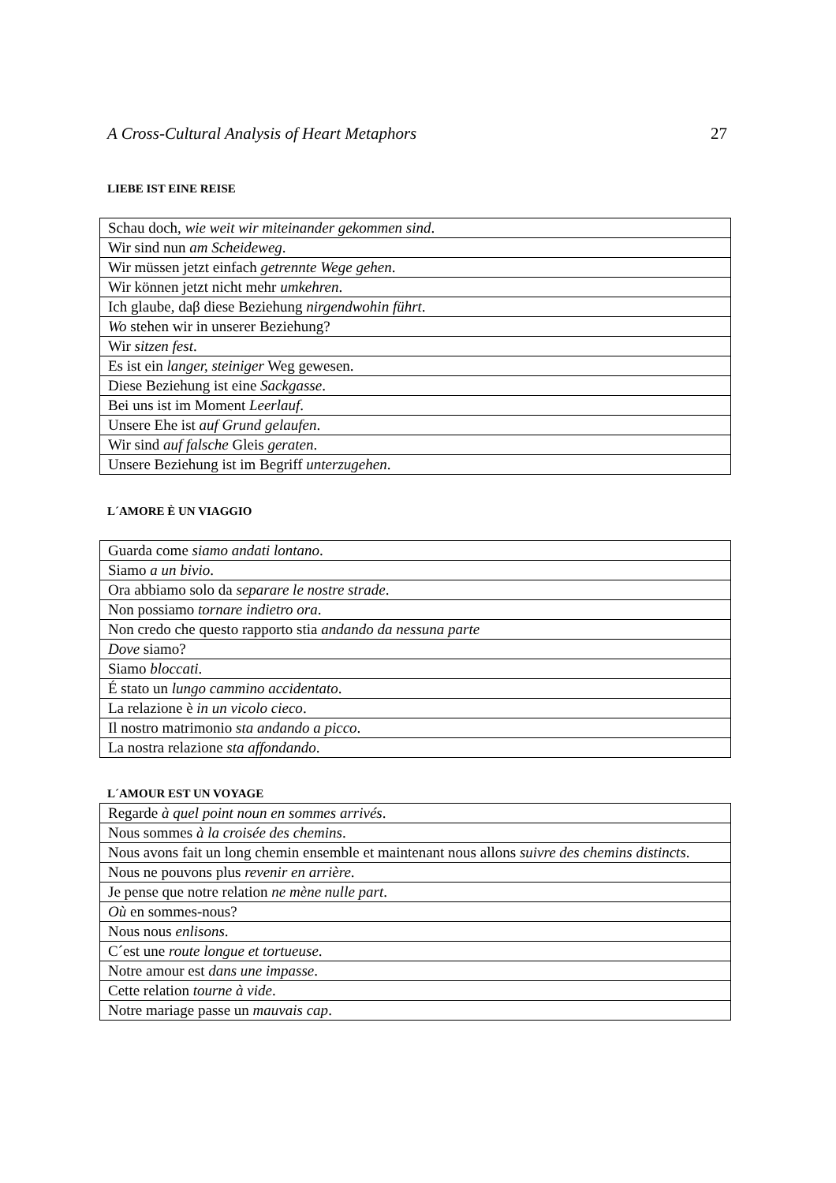A Cross-Cultural Analysis of Heart Metaphors 27
LIEBE IST EINE REISE
| Schau doch, wie weit wir miteinander gekommen sind . |
| Wir sind nun am Scheideweg . |
| Wir müssen jetzt einfach getrennte Wege gehen . |
| Wir können jetzt nicht mehr umkehren . |
| Ich glaube, daβ diese Beziehung nirgendwohin führt . |
| Wo stehen wir in unserer Beziehung? |
| Wir sitzen fest . |
| Es ist ein langer, steiniger Weg gewesen. |
| Diese Beziehung ist eine Sackgasse . |
| Bei uns ist im Moment Leerlauf . |
| Unsere Ehe ist auf Grund gelaufen . |
| Wir sind auf falsche Gleis geraten . |
| Unsere Beziehung ist im Begriff unterzugehen . |
L´AMORE È UN VIAGGIO
| Guarda come siamo andati lontano . |
| Siamo a un bivio . |
| Ora abbiamo solo da separare le nostre strade . |
| Non possiamo tornare indietro ora . |
| Non credo che questo rapporto stia andando da nessuna parte |
| Dove siamo? |
| Siamo bloccati . |
| É stato un lungo cammino accidentato . |
| La relazione è in un vicolo cieco . |
| Il nostro matrimonio sta andando a picco . |
| La nostra relazione sta affondando . |
L´AMOUR EST UN VOYAGE
| Regarde à quel point noun en sommes arrivés . |
| Nous sommes à la croisée des chemins . |
| Nous avons fait un long chemin ensemble et maintenant nous allons suivre des chemins distincts . |
| Nous ne pouvons plus revenir en arrière . |
| Je pense que notre relation ne mène nulle part . |
| Où en sommes-nous? |
| Nous nous enlisons . |
| C´est une route longue et tortueuse . |
| Notre amour est dans une impasse . |
| Cette relation tourne à vide . |
| Notre mariage passe un mauvais cap . |